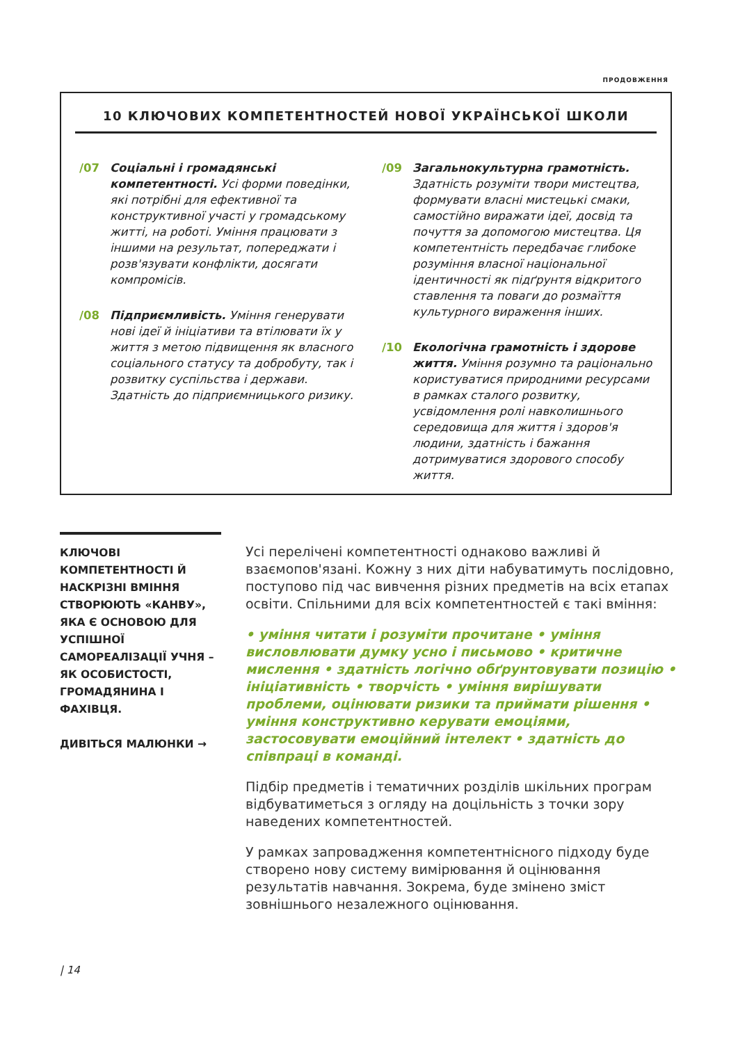ПРОДОВЖЕННЯ
10 КЛЮЧОВИХ КОМПЕТЕНТНОСТЕЙ НОВОЇ УКРАЇНСЬКОЇ ШКОЛИ
/07 Соціальні і громадянські компетентності. Усі форми поведінки, які потрібні для ефективної та конструктивної участі у громадському житті, на роботі. Уміння працювати з іншими на результат, попереджати і розв'язувати конфлікти, досягати компромісів.
/08 Підприємливість. Уміння генерувати нові ідеї й ініціативи та втілювати їх у життя з метою підвищення як власного соціального статусу та добробуту, так і розвитку суспільства і держави. Здатність до підприємницького ризику.
/09 Загальнокультурна грамотність. Здатність розуміти твори мистецтва, формувати власні мистецькі смаки, самостійно виражати ідеї, досвід та почуття за допомогою мистецтва. Ця компетентність передбачає глибоке розуміння власної національної ідентичності як підґрунтя відкритого ставлення та поваги до розмаїття культурного вираження інших.
/10 Екологічна грамотність і здорове життя. Уміння розумно та раціонально користуватися природними ресурсами в рамках сталого розвитку, усвідомлення ролі навколишнього середовища для життя і здоров'я людини, здатність і бажання дотримуватися здорового способу життя.
КЛЮЧОВІ КОМПЕТЕНТНОСТІ Й НАСКРІЗНІ ВМІННЯ СТВОРЮЮТЬ «КАНВУ», ЯКА Є ОСНОВОЮ ДЛЯ УСПІШНОЇ САМОРЕАЛІЗАЦІЇ УЧНЯ – ЯК ОСОБИСТОСТІ, ГРОМАДЯНИНА І ФАХІВЦЯ.
ДИВІТЬСЯ МАЛЮНКИ →
Усі перелічені компетентності однаково важливі й взаємопов'язані. Кожну з них діти набуватимуть послідовно, поступово під час вивчення різних предметів на всіх етапах освіти. Спільними для всіх компетентностей є такі вміння:
• уміння читати і розуміти прочитане • уміння висловлювати думку усно і письмово • критичне мислення • здатність логічно обґрунтовувати позицію • ініціативність • творчість • уміння вирішувати проблеми, оцінювати ризики та приймати рішення • уміння конструктивно керувати емоціями, застосовувати емоційний інтелект • здатність до співпраці в команді.
Підбір предметів і тематичних розділів шкільних програм відбуватиметься з огляду на доцільність з точки зору наведених компетентностей.
У рамках запровадження компетентнісного підходу буде створено нову систему вимірювання й оцінювання результатів навчання. Зокрема, буде змінено зміст зовнішнього незалежного оцінювання.
| 14